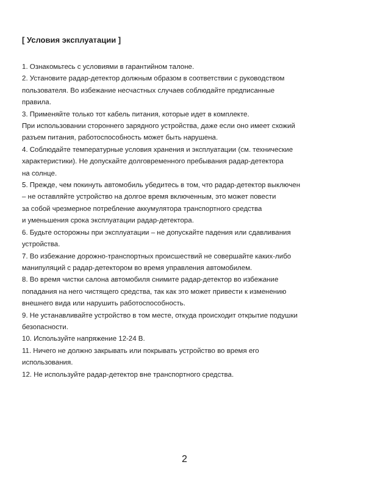[ Условия эксплуатации ]
1. Ознакомьтесь с условиями в гарантийном талоне.
2. Установите радар-детектор должным образом в соответствии с руководством
пользователя. Во избежание несчастных случаев соблюдайте предписанные
правила.
3. Применяйте только тот кабель питания, которые идет в комплекте.
При использовании стороннего зарядного устройства, даже если оно имеет схожий
разъем питания, работоспособность может быть нарушена.
4. Соблюдайте температурные условия хранения и эксплуатации (см. технические
характеристики). Не допускайте долговременного пребывания радар-детектора
на солнце.
5. Прежде, чем покинуть автомобиль убедитесь в том, что радар-детектор выключен
– не оставляйте устройство на долгое время включенным, это может повести
за собой чрезмерное потребление аккумулятора транспортного средства
и уменьшения срока эксплуатации радар-детектора.
6. Будьте осторожны при эксплуатации – не допускайте падения или сдавливания
устройства.
7. Во избежание дорожно-транспортных происшествий не совершайте каких-либо
манипуляций с радар-детектором во время управления автомобилем.
8. Во время чистки салона автомобиля снимите радар-детектор во избежание
попадания на него чистящего средства, так как это может привести к изменению
внешнего вида или нарушить работоспособность.
9. Не устанавливайте устройство в том месте, откуда происходит открытие подушки
безопасности.
10. Используйте напряжение 12-24 В.
11. Ничего не должно закрывать или покрывать устройство во время его
использования.
12. Не используйте радар-детектор вне транспортного средства.
2